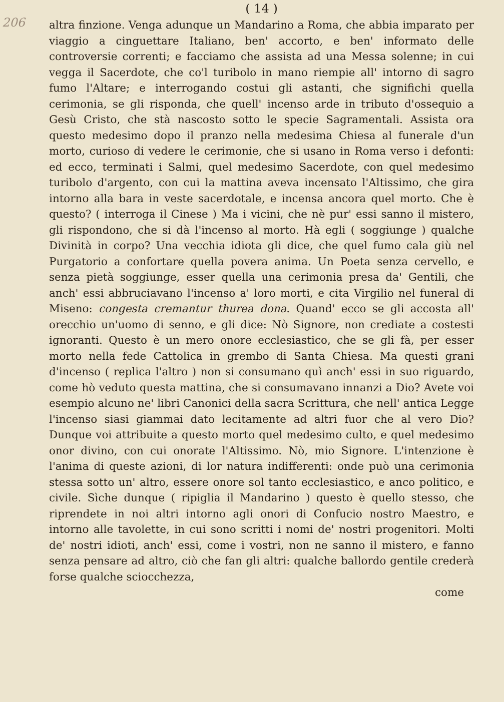206
( 14 )
altra finzione. Venga adunque un Mandarino a Roma, che abbia imparato per viaggio a cinguettare Italiano, ben' accorto, e ben' informato delle controversie correnti; e facciamo che assista ad una Messa solenne; in cui vegga il Sacerdote, che co'l turibolo in mano riempie all' intorno di sagro fumo l'Altare; e interrogando costui gli astanti, che significhi quella cerimonia, se gli risponda, che quell' incenso arde in tributo d'ossequio a Gesù Cristo, che stà nascosto sotto le specie Sagramentali. Assista ora questo medesimo dopo il pranzo nella medesima Chiesa al funerale d'un morto, curioso di vedere le cerimonie, che si usano in Roma verso i defonti: ed ecco, terminati i Salmi, quel medesimo Sacerdote, con quel medesimo turibolo d'argento, con cui la mattina aveva incensato l'Altissimo, che gira intorno alla bara in veste sacerdotale, e incensa ancora quel morto. Che è questo? ( interroga il Cinese ) Ma i vicini, che nè pur' essi sanno il mistero, gli rispondono, che si dà l'incenso al morto. Hà egli ( soggiunge ) qualche Divinità in corpo? Una vecchia idiota gli dice, che quel fumo cala giù nel Purgatorio a confortare quella povera anima. Un Poeta senza cervello, e senza pietà soggiunge, esser quella una cerimonia presa da' Gentili, che anch' essi abbruciavano l'incenso a' loro morti, e cita Virgilio nel funeral di Miseno: congesta cremantur thurea dona. Quand' ecco se gli accosta all' orecchio un'uomo di senno, e gli dice: Nò Signore, non crediate a costesti ignoranti. Questo è un mero onore ecclesiastico, che se gli fà, per esser morto nella fede Cattolica in grembo di Santa Chiesa. Ma questi grani d'incenso ( replica l'altro ) non si consumano quì anch' essi in suo riguardo, come hò veduto questa mattina, che si consumavano innanzi a Dio? Avete voi esempio alcuno ne' libri Canonici della sacra Scrittura, che nell' antica Legge l'incenso siasi giammai dato lecitamente ad altri fuor che al vero Dio? Dunque voi attribuite a questo morto quel medesimo culto, e quel medesimo onor divino, con cui onorate l'Altissimo. Nò, mio Signore. L'intenzione è l'anima di queste azioni, di lor natura indifferenti: onde può una cerimonia stessa sotto un' altro, essere onore sol tanto ecclesiastico, e anco politico, e civile. Sìche dunque ( ripiglia il Mandarino ) questo è quello stesso, che riprendete in noi altri intorno agli onori di Confucio nostro Maestro, e intorno alle tavolette, in cui sono scritti i nomi de' nostri progenitori. Molti de' nostri idioti, anch' essi, come i vostri, non ne sanno il mistero, e fanno senza pensare ad altro, ciò che fan gli altri: qualche ballordo gentile crederà forse qualche sciocchezza,
come